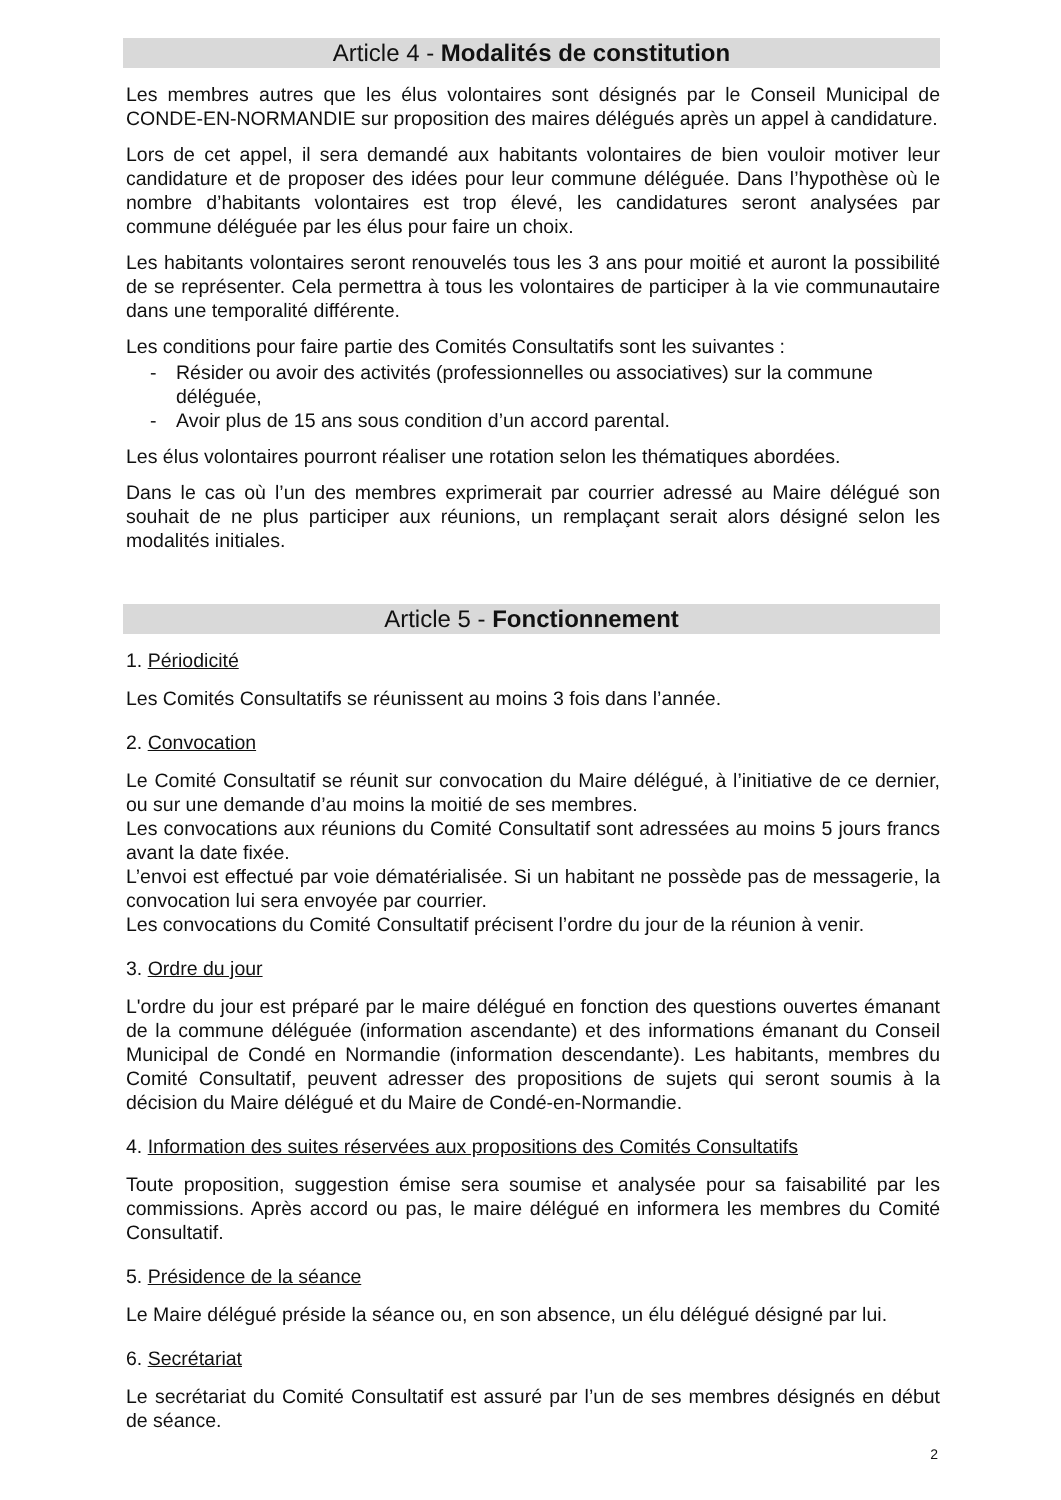Article 4 - Modalités de constitution
Les membres autres que les élus volontaires sont désignés par le Conseil Municipal de CONDE-EN-NORMANDIE sur proposition des maires délégués après un appel à candidature.
Lors de cet appel, il sera demandé aux habitants volontaires de bien vouloir motiver leur candidature et de proposer des idées pour leur commune déléguée. Dans l’hypothèse où le nombre d’habitants volontaires est trop élevé, les candidatures seront analysées par commune déléguée par les élus pour faire un choix.
Les habitants volontaires seront renouvelés tous les 3 ans pour moitié et auront la possibilité de se représenter. Cela permettra à tous les volontaires de participer à la vie communautaire dans une temporalité différente.
Les conditions pour faire partie des Comités Consultatifs sont les suivantes :
- Résider ou avoir des activités (professionnelles ou associatives) sur la commune déléguée,
- Avoir plus de 15 ans sous condition d’un accord parental.
Les élus volontaires pourront réaliser une rotation selon les thématiques abordées.
Dans le cas où l’un des membres exprimerait par courrier adressé au Maire délégué son souhait de ne plus participer aux réunions, un remplaçant serait alors désigné selon les modalités initiales.
Article 5 - Fonctionnement
1. Périodicité
Les Comités Consultatifs se réunissent au moins 3 fois dans l’année.
2. Convocation
Le Comité Consultatif se réunit sur convocation du Maire délégué, à l’initiative de ce dernier, ou sur une demande d’au moins la moitié de ses membres.
Les convocations aux réunions du Comité Consultatif sont adressées au moins 5 jours francs avant la date fixée.
L’envoi est effectué par voie dématérialisée. Si un habitant ne possède pas de messagerie, la convocation lui sera envoyée par courrier.
Les convocations du Comité Consultatif précisent l’ordre du jour de la réunion à venir.
3. Ordre du jour
L'ordre du jour est préparé par le maire délégué en fonction des questions ouvertes émanant de la commune déléguée (information ascendante) et des informations émanant du Conseil Municipal de Condé en Normandie (information descendante). Les habitants, membres du Comité Consultatif, peuvent adresser des propositions de sujets qui seront soumis à la décision du Maire délégué et du Maire de Condé-en-Normandie.
4. Information des suites réservées aux propositions des Comités Consultatifs
Toute proposition, suggestion émise sera soumise et analysée pour sa faisabilité par les commissions. Après accord ou pas, le maire délégué en informera les membres du Comité Consultatif.
5. Présidence de la séance
Le Maire délégué préside la séance ou, en son absence, un élu délégué désigné par lui.
6. Secrétariat
Le secrétariat du Comité Consultatif est assuré par l’un de ses membres désignés en début de séance.
2